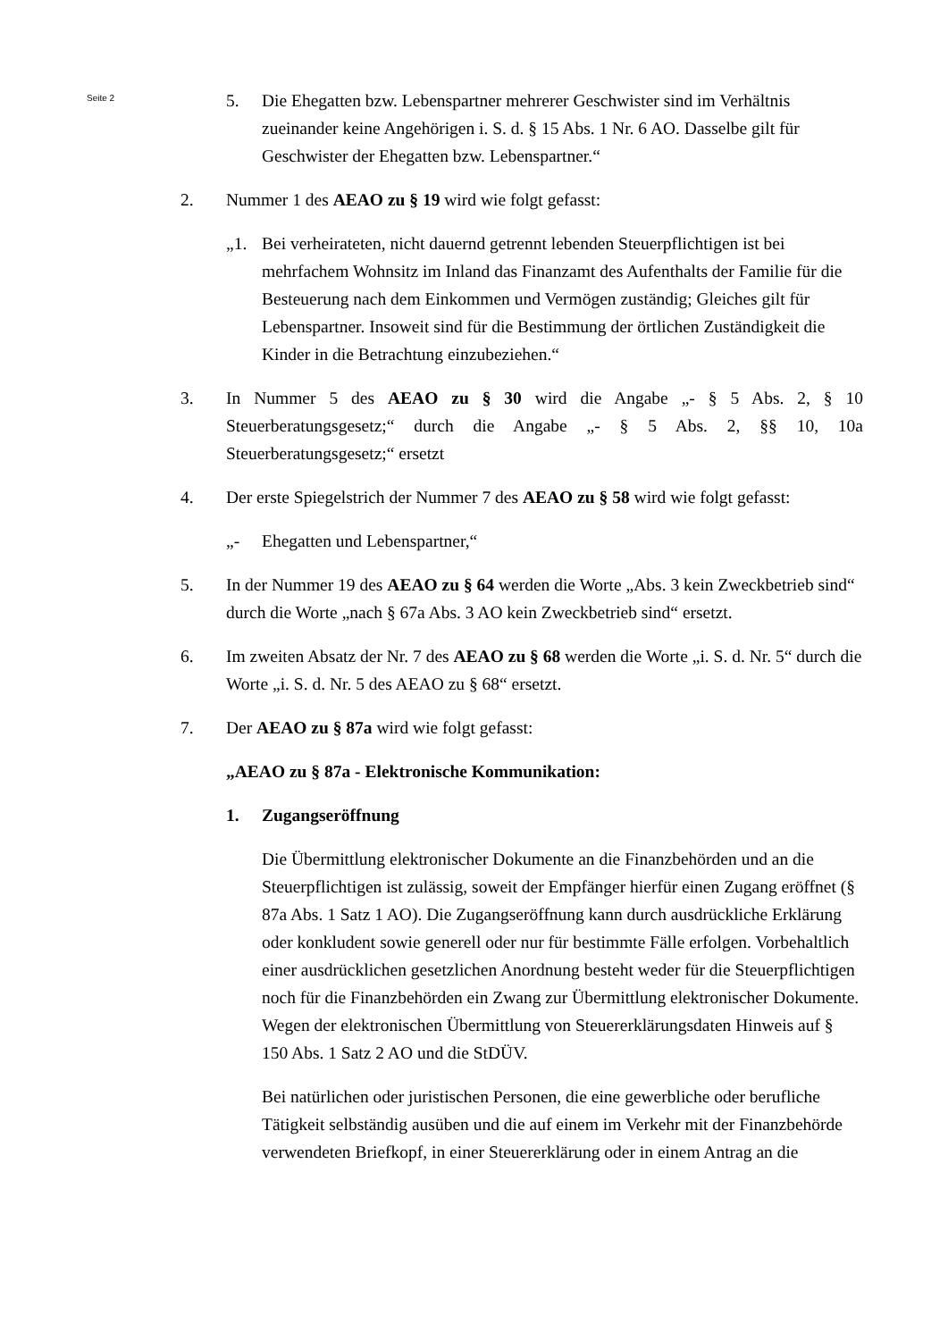Seite 2
5. Die Ehegatten bzw. Lebenspartner mehrerer Geschwister sind im Verhältnis zueinander keine Angehörigen i. S. d. § 15 Abs. 1 Nr. 6 AO. Dasselbe gilt für Geschwister der Ehegatten bzw. Lebenspartner.“
2. Nummer 1 des AEAO zu § 19 wird wie folgt gefasst:
„1. Bei verheirateten, nicht dauernd getrennt lebenden Steuerpflichtigen ist bei mehrfachem Wohnsitz im Inland das Finanzamt des Aufenthalts der Familie für die Besteuerung nach dem Einkommen und Vermögen zuständig; Gleiches gilt für Lebenspartner. Insoweit sind für die Bestimmung der örtlichen Zuständigkeit die Kinder in die Betrachtung einzubeziehen.“
3. In Nummer 5 des AEAO zu § 30 wird die Angabe „- § 5 Abs. 2, § 10 Steuerberatungsgesetz;“ durch die Angabe „- § 5 Abs. 2, §§ 10, 10a Steuerberatungsgesetz;“ ersetzt
4. Der erste Spiegelstrich der Nummer 7 des AEAO zu § 58 wird wie folgt gefasst:
„- Ehegatten und Lebenspartner,“
5. In der Nummer 19 des AEAO zu § 64 werden die Worte „Abs. 3 kein Zweckbetrieb sind“ durch die Worte „nach § 67a Abs. 3 AO kein Zweckbetrieb sind“ ersetzt.
6. Im zweiten Absatz der Nr. 7 des AEAO zu § 68 werden die Worte „i. S. d. Nr. 5“ durch die Worte „i. S. d. Nr. 5 des AEAO zu § 68“ ersetzt.
7. Der AEAO zu § 87a wird wie folgt gefasst:
„AEAO zu § 87a - Elektronische Kommunikation:
1. Zugangseröffnung
Die Übermittlung elektronischer Dokumente an die Finanzbehörden und an die Steuerpflichtigen ist zulässig, soweit der Empfänger hierfür einen Zugang eröffnet (§ 87a Abs. 1 Satz 1 AO). Die Zugangseröffnung kann durch ausdrückliche Erklärung oder konkludent sowie generell oder nur für bestimmte Fälle erfolgen. Vorbehaltlich einer ausdrücklichen gesetzlichen Anordnung besteht weder für die Steuerpflichtigen noch für die Finanzbehörden ein Zwang zur Übermittlung elektronischer Dokumente. Wegen der elektronischen Übermittlung von Steuererklärungsdaten Hinweis auf § 150 Abs. 1 Satz 2 AO und die StDÜV.
Bei natürlichen oder juristischen Personen, die eine gewerbliche oder berufliche Tätigkeit selbständig ausüben und die auf einem im Verkehr mit der Finanzbehörde verwendeten Briefkopf, in einer Steuererklärung oder in einem Antrag an die